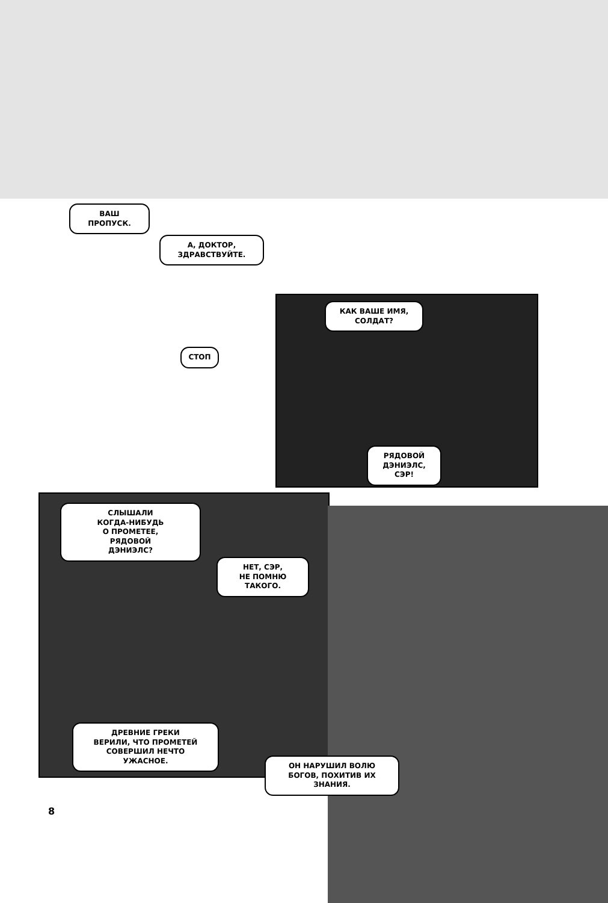ВАШ
ПРОПУСК.
А, ДОКТОР,
ЗДРАВСТВУЙТЕ.
СТОП
КАК ВАШЕ ИМЯ,
СОЛДАТ?
РЯДОВОЙ
ДЭНИЭЛС,
СЭР!
СЛЫШАЛИ
КОГДА-НИБУДЬ
О ПРОМЕТЕЕ,
РЯДОВОЙ
ДЭНИЭЛС?
НЕТ, СЭР,
НЕ ПОМНЮ
ТАКОГО.
ДРЕВНИЕ ГРЕКИ
ВЕРИЛИ, ЧТО ПРОМЕТЕЙ
СОВЕРШИЛ НЕЧТО
УЖАСНОЕ.
ОН НАРУШИЛ ВОЛЮ
БОГОВ, ПОХИТИВ ИХ
ЗНАНИЯ.
8